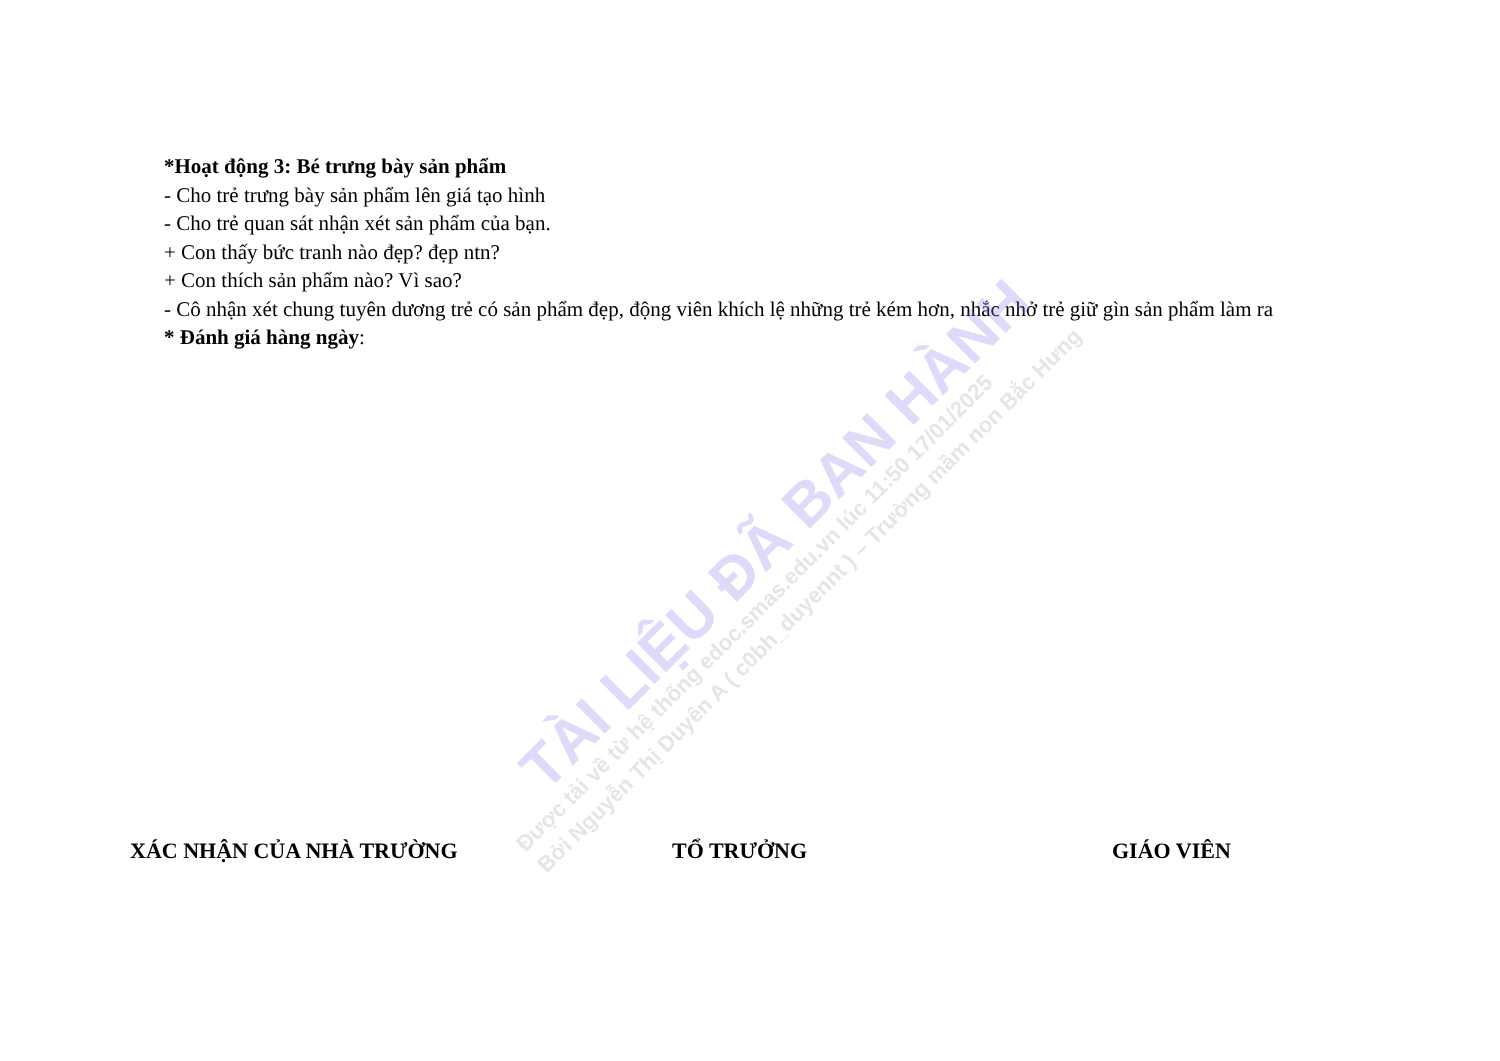*Hoạt động 3: Bé trưng bày sản phẩm
- Cho trẻ trưng bày sản phẩm lên giá tạo hình
- Cho trẻ quan sát nhận xét sản phẩm của bạn.
+ Con thấy bức tranh nào đẹp? đẹp ntn?
+ Con thích sản phẩm nào? Vì sao?
- Cô nhận xét chung tuyên dương trẻ có sản phẩm đẹp, động viên khích lệ những trẻ kém hơn, nhắc nhở trẻ giữ gìn sản phẩm làm ra
* Đánh giá hàng ngày:
XÁC NHẬN CỦA NHÀ TRƯỜNG TỔ TRƯỞNG GIÁO VIÊN
TÀI LIỆU ĐÃ BAN HÀNH
Được tải về từ hệ thống edoc.smas.edu.vn lúc 11:50 17/01/2025
Bởi Nguyễn Thị Duyên A ( c0bh_duyennt ) – Trường mầm non Bắc Hưng